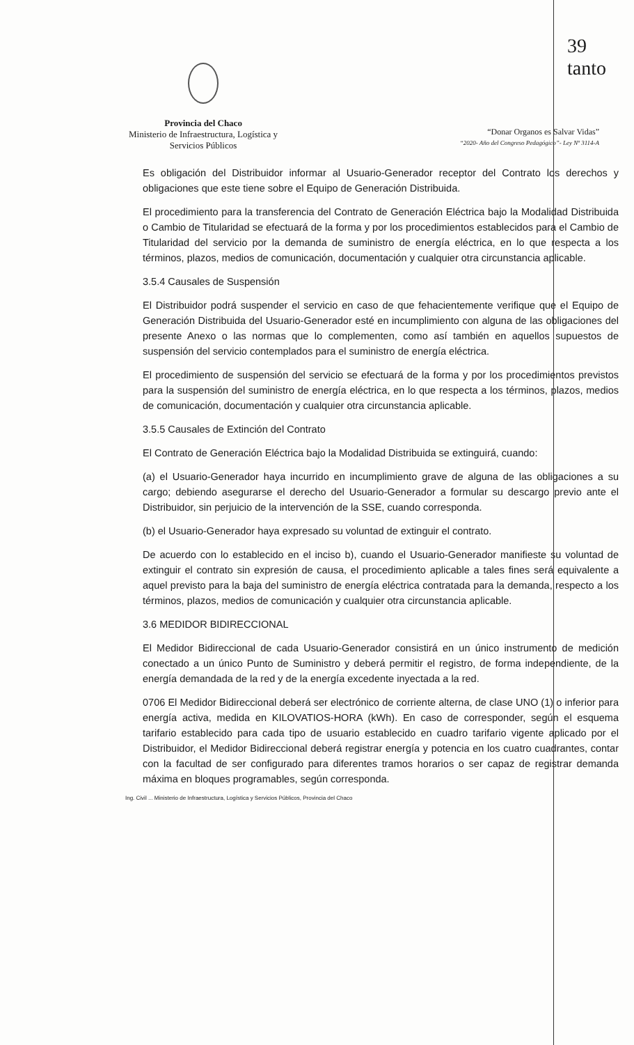39
tanto
Provincia del Chaco
Ministerio de Infraestructura, Logística y
Servicios Públicos
“Donar Organos es Salvar Vidas”
“2020- Año del Congreso Pedagógico”- Ley Nº 3114-A
Es obligación del Distribuidor informar al Usuario-Generador receptor del Contrato los derechos y obligaciones que este tiene sobre el Equipo de Generación Distribuida.
El procedimiento para la transferencia del Contrato de Generación Eléctrica bajo la Modalidad Distribuida o Cambio de Titularidad se efectuará de la forma y por los procedimientos establecidos para el Cambio de Titularidad del servicio por la demanda de suministro de energía eléctrica, en lo que respecta a los términos, plazos, medios de comunicación, documentación y cualquier otra circunstancia aplicable.
3.5.4 Causales de Suspensión
El Distribuidor podrá suspender el servicio en caso de que fehacientemente verifique que el Equipo de Generación Distribuida del Usuario-Generador esté en incumplimiento con alguna de las obligaciones del presente Anexo o las normas que lo complementen, como así también en aquellos supuestos de suspensión del servicio contemplados para el suministro de energía eléctrica.
El procedimiento de suspensión del servicio se efectuará de la forma y por los procedimientos previstos para la suspensión del suministro de energía eléctrica, en lo que respecta a los términos, plazos, medios de comunicación, documentación y cualquier otra circunstancia aplicable.
3.5.5 Causales de Extinción del Contrato
El Contrato de Generación Eléctrica bajo la Modalidad Distribuida se extinguirá, cuando:
(a) el Usuario-Generador haya incurrido en incumplimiento grave de alguna de las obligaciones a su cargo; debiendo asegurarse el derecho del Usuario-Generador a formular su descargo previo ante el Distribuidor, sin perjuicio de la intervención de la SSE, cuando corresponda.
(b) el Usuario-Generador haya expresado su voluntad de extinguir el contrato.
De acuerdo con lo establecido en el inciso b), cuando el Usuario-Generador manifieste su voluntad de extinguir el contrato sin expresión de causa, el procedimiento aplicable a tales fines será equivalente a aquel previsto para la baja del suministro de energía eléctrica contratada para la demanda, respecto a los términos, plazos, medios de comunicación y cualquier otra circunstancia aplicable.
3.6 MEDIDOR BIDIRECCIONAL
El Medidor Bidireccional de cada Usuario-Generador consistirá en un único instrumento de medición conectado a un único Punto de Suministro y deberá permitir el registro, de forma independiente, de la energía demandada de la red y de la energía excedente inyectada a la red.
0706 El Medidor Bidireccional deberá ser electrónico de corriente alterna, de clase UNO (1) o inferior para energía activa, medida en KILOVATIOS-HORA (kWh). En caso de corresponder, según el esquema tarifario establecido para cada tipo de usuario establecido en cuadro tarifario vigente aplicado por el Distribuidor, el Medidor Bidireccional deberá registrar energía y potencia en los cuatro cuadrantes, contar con la facultad de ser configurado para diferentes tramos horarios o ser capaz de registrar demanda máxima en bloques programables, según corresponda.
Ing. Civil ... Ministerio de Infraestructura, Logística y Servicios Públicos, Provincia del Chaco